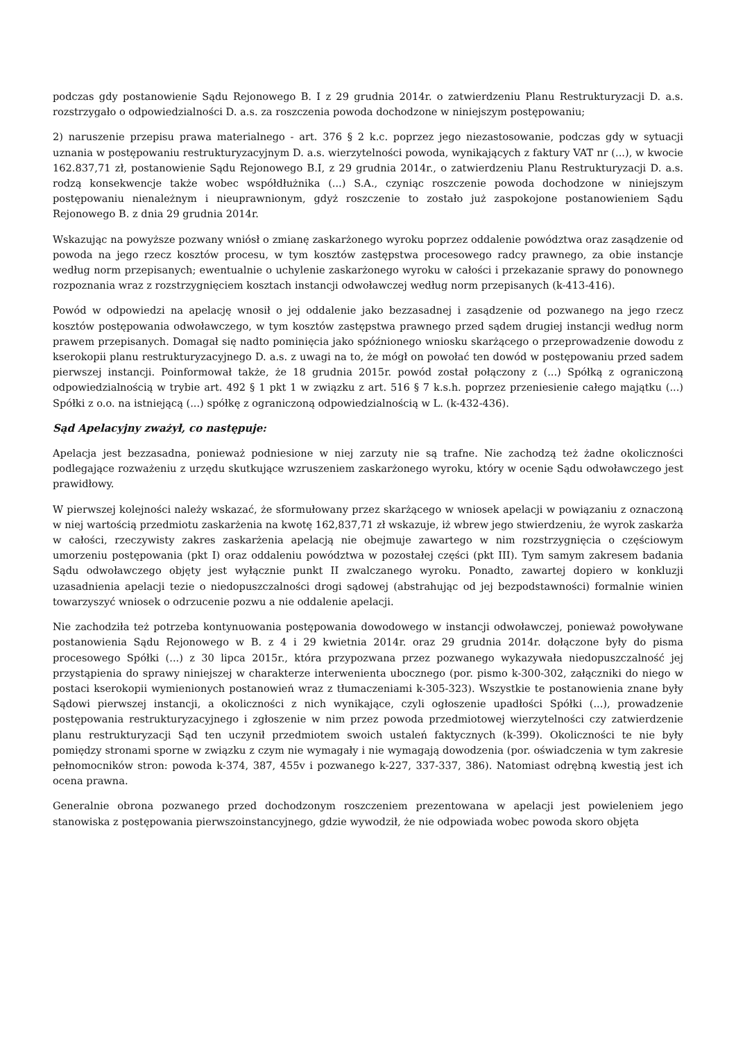podczas gdy postanowienie Sądu Rejonowego B. I z 29 grudnia 2014r. o zatwierdzeniu Planu Restrukturyzacji D. a.s. rozstrzygało o odpowiedzialności D. a.s. za roszczenia powoda dochodzone w niniejszym postępowaniu;
2) naruszenie przepisu prawa materialnego - art. 376 § 2 k.c. poprzez jego niezastosowanie, podczas gdy w sytuacji uznania w postępowaniu restrukturyzacyjnym D. a.s. wierzytelności powoda, wynikających z faktury VAT nr (...), w kwocie 162.837,71 zł, postanowienie Sądu Rejonowego B.I, z 29 grudnia 2014r., o zatwierdzeniu Planu Restrukturyzacji D. a.s. rodzą konsekwencje także wobec współdłużnika (...) S.A., czyniąc roszczenie powoda dochodzone w niniejszym postępowaniu nienależnym i nieuprawnionym, gdyż roszczenie to zostało już zaspokojone postanowieniem Sądu Rejonowego B. z dnia 29 grudnia 2014r.
Wskazując na powyższe pozwany wniósł o zmianę zaskarżonego wyroku poprzez oddalenie powództwa oraz zasądzenie od powoda na jego rzecz kosztów procesu, w tym kosztów zastępstwa procesowego radcy prawnego, za obie instancje według norm przepisanych; ewentualnie o uchylenie zaskarżonego wyroku w całości i przekazanie sprawy do ponownego rozpoznania wraz z rozstrzygnięciem kosztach instancji odwoławczej według norm przepisanych (k-413-416).
Powód w odpowiedzi na apelację wnosił o jej oddalenie jako bezzasadnej i zasądzenie od pozwanego na jego rzecz kosztów postępowania odwoławczego, w tym kosztów zastępstwa prawnego przed sądem drugiej instancji według norm prawem przepisanych. Domagał się nadto pominięcia jako spóźnionego wniosku skarżącego o przeprowadzenie dowodu z kserokopii planu restrukturyzacyjnego D. a.s. z uwagi na to, że mógł on powołać ten dowód w postępowaniu przed sadem pierwszej instancji. Poinformował także, że 18 grudnia 2015r. powód został połączony z (...) Spółką z ograniczoną odpowiedzialnością w trybie art. 492 § 1 pkt 1 w związku z art. 516 § 7 k.s.h. poprzez przeniesienie całego majątku (...) Spółki z o.o. na istniejącą (...) spółkę z ograniczoną odpowiedzialnością w L. (k-432-436).
Sąd Apelacyjny zważył, co następuje:
Apelacja jest bezzasadna, ponieważ podniesione w niej zarzuty nie są trafne. Nie zachodzą też żadne okoliczności podlegające rozważeniu z urzędu skutkujące wzruszeniem zaskarżonego wyroku, który w ocenie Sądu odwoławczego jest prawidłowy.
W pierwszej kolejności należy wskazać, że sformułowany przez skarżącego w wniosek apelacji w powiązaniu z oznaczoną w niej wartością przedmiotu zaskarżenia na kwotę 162,837,71 zł wskazuje, iż wbrew jego stwierdzeniu, że wyrok zaskarża w całości, rzeczywisty zakres zaskarżenia apelacją nie obejmuje zawartego w nim rozstrzygnięcia o częściowym umorzeniu postępowania (pkt I) oraz oddaleniu powództwa w pozostałej części (pkt III). Tym samym zakresem badania Sądu odwoławczego objęty jest wyłącznie punkt II zwalczanego wyroku. Ponadto, zawartej dopiero w konkluzji uzasadnienia apelacji tezie o niedopuszczalności drogi sądowej (abstrahując od jej bezpodstawności) formalnie winien towarzyszyć wniosek o odrzucenie pozwu a nie oddalenie apelacji.
Nie zachodziła też potrzeba kontynuowania postępowania dowodowego w instancji odwoławczej, ponieważ powoływane postanowienia Sądu Rejonowego w B. z 4 i 29 kwietnia 2014r. oraz 29 grudnia 2014r. dołączone były do pisma procesowego Spółki (...) z 30 lipca 2015r., która przypozwana przez pozwanego wykazywała niedopuszczalność jej przystąpienia do sprawy niniejszej w charakterze interwenienta ubocznego (por. pismo k-300-302, załączniki do niego w postaci kserokopii wymienionych postanowień wraz z tłumaczeniami k-305-323). Wszystkie te postanowienia znane były Sądowi pierwszej instancji, a okoliczności z nich wynikające, czyli ogłoszenie upadłości Spółki (...), prowadzenie postępowania restrukturyzacyjnego i zgłoszenie w nim przez powoda przedmiotowej wierzytelności czy zatwierdzenie planu restrukturyzacji Sąd ten uczynił przedmiotem swoich ustaleń faktycznych (k-399). Okoliczności te nie były pomiędzy stronami sporne w związku z czym nie wymagały i nie wymagają dowodzenia (por. oświadczenia w tym zakresie pełnomocników stron: powoda k-374, 387, 455v i pozwanego k-227, 337-337, 386). Natomiast odrębną kwestią jest ich ocena prawna.
Generalnie obrona pozwanego przed dochodzonym roszczeniem prezentowana w apelacji jest powieleniem jego stanowiska z postępowania pierwszoinstancyjnego, gdzie wywodził, że nie odpowiada wobec powoda skoro objęta